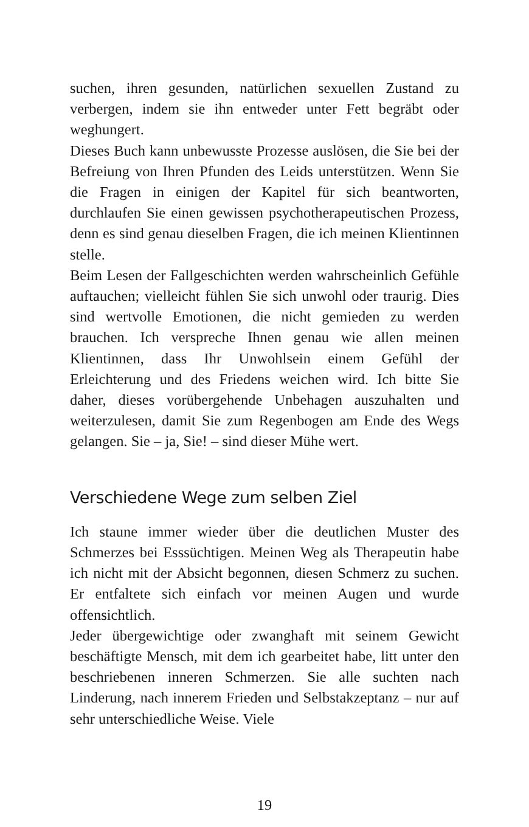suchen, ihren gesunden, natürlichen sexuellen Zustand zu verbergen, indem sie ihn entweder unter Fett begräbt oder weghungert.
Dieses Buch kann unbewusste Prozesse auslösen, die Sie bei der Befreiung von Ihren Pfunden des Leids unterstützen. Wenn Sie die Fragen in einigen der Kapitel für sich beantworten, durchlaufen Sie einen gewissen psychotherapeutischen Prozess, denn es sind genau dieselben Fragen, die ich meinen Klientinnen stelle.
Beim Lesen der Fallgeschichten werden wahrscheinlich Gefühle auftauchen; vielleicht fühlen Sie sich unwohl oder traurig. Dies sind wertvolle Emotionen, die nicht gemieden zu werden brauchen. Ich verspreche Ihnen genau wie allen meinen Klientinnen, dass Ihr Unwohlsein einem Gefühl der Erleichterung und des Friedens weichen wird. Ich bitte Sie daher, dieses vorübergehende Unbehagen auszuhalten und weiterzulesen, damit Sie zum Regenbogen am Ende des Wegs gelangen. Sie – ja, Sie! – sind dieser Mühe wert.
Verschiedene Wege zum selben Ziel
Ich staune immer wieder über die deutlichen Muster des Schmerzes bei Esssüchtigen. Meinen Weg als Therapeutin habe ich nicht mit der Absicht begonnen, diesen Schmerz zu suchen. Er entfaltete sich einfach vor meinen Augen und wurde offensichtlich.
Jeder übergewichtige oder zwanghaft mit seinem Gewicht beschäftigte Mensch, mit dem ich gearbeitet habe, litt unter den beschriebenen inneren Schmerzen. Sie alle suchten nach Linderung, nach innerem Frieden und Selbstakzeptanz – nur auf sehr unterschiedliche Weise. Viele
19